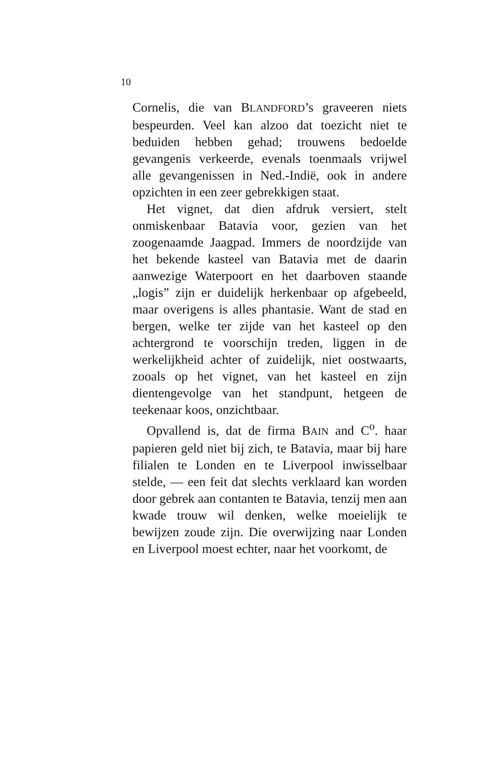10
Cornelis, die van BLANDFORD’s graveeren niets bespeurden. Veel kan alzoo dat toezicht niet te beduiden hebben gehad; trouwens bedoelde gevangenis verkeerde, evenals toenmaals vrijwel alle gevangenissen in Ned.-Indië, ook in andere opzichten in een zeer gebrekkigen staat.
Het vignet, dat dien afdruk versiert, stelt onmiskenbaar Batavia voor, gezien van het zoogenaamde Jaagpad. Immers de noordzijde van het bekende kasteel van Batavia met de daarin aanwezige Waterpoort en het daarboven staande „logis” zijn er duidelijk herkenbaar op afgebeeld, maar overigens is alles phantasie. Want de stad en bergen, welke ter zijde van het kasteel op den achtergrond te voorschijn treden, liggen in de werkelijkheid achter of zuidelijk, niet oostwaarts, zooals op het vignet, van het kasteel en zijn dientengevolge van het standpunt, hetgeen de teekenaar koos, onzichtbaar.
Opvallend is, dat de firma BAIN and C<sup>o</sup>. haar papieren geld niet bij zich, te Batavia, maar bij hare filialen te Londen en te Liverpool inwisselbaar stelde, — een feit dat slechts verklaard kan worden door gebrek aan contanten te Batavia, tenzij men aan kwade trouw wil denken, welke moeielijk te bewijzen zoude zijn. Die overwijzing naar Londen en Liverpool moest echter, naar het voorkomt, de